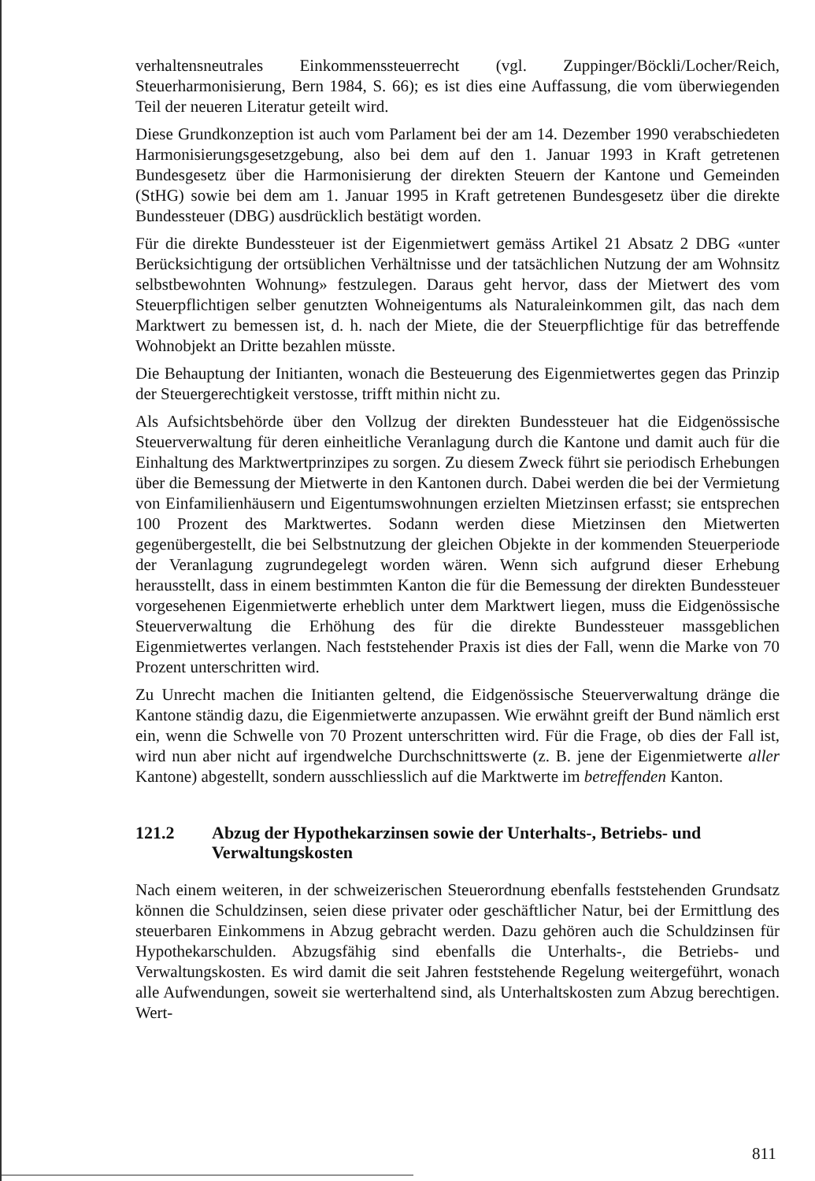verhaltensneutrales Einkommenssteuerrecht (vgl. Zuppinger/Böckli/Locher/Reich, Steuerharmonisierung, Bern 1984, S. 66); es ist dies eine Auffassung, die vom überwiegenden Teil der neueren Literatur geteilt wird.
Diese Grundkonzeption ist auch vom Parlament bei der am 14. Dezember 1990 verabschiedeten Harmonisierungsgesetzgebung, also bei dem auf den 1. Januar 1993 in Kraft getretenen Bundesgesetz über die Harmonisierung der direkten Steuern der Kantone und Gemeinden (StHG) sowie bei dem am 1. Januar 1995 in Kraft getretenen Bundesgesetz über die direkte Bundessteuer (DBG) ausdrücklich bestätigt worden.
Für die direkte Bundessteuer ist der Eigenmietwert gemäss Artikel 21 Absatz 2 DBG «unter Berücksichtigung der ortsüblichen Verhältnisse und der tatsächlichen Nutzung der am Wohnsitz selbstbewohnten Wohnung» festzulegen. Daraus geht hervor, dass der Mietwert des vom Steuerpflichtigen selber genutzten Wohneigentums als Naturaleinkommen gilt, das nach dem Marktwert zu bemessen ist, d. h. nach der Miete, die der Steuerpflichtige für das betreffende Wohnobjekt an Dritte bezahlen müsste.
Die Behauptung der Initianten, wonach die Besteuerung des Eigenmietwertes gegen das Prinzip der Steuergerechtigkeit verstosse, trifft mithin nicht zu.
Als Aufsichtsbehörde über den Vollzug der direkten Bundessteuer hat die Eidgenössische Steuerverwaltung für deren einheitliche Veranlagung durch die Kantone und damit auch für die Einhaltung des Marktwertprinzipes zu sorgen. Zu diesem Zweck führt sie periodisch Erhebungen über die Bemessung der Mietwerte in den Kantonen durch. Dabei werden die bei der Vermietung von Einfamilienhäusern und Eigentumswohnungen erzielten Mietzinsen erfasst; sie entsprechen 100 Prozent des Marktwertes. Sodann werden diese Mietzinsen den Mietwerten gegenübergestellt, die bei Selbstnutzung der gleichen Objekte in der kommenden Steuerperiode der Veranlagung zugrundegelegt worden wären. Wenn sich aufgrund dieser Erhebung herausstellt, dass in einem bestimmten Kanton die für die Bemessung der direkten Bundessteuer vorgesehenen Eigenmietwerte erheblich unter dem Marktwert liegen, muss die Eidgenössische Steuerverwaltung die Erhöhung des für die direkte Bundessteuer massgeblichen Eigenmietwertes verlangen. Nach feststehender Praxis ist dies der Fall, wenn die Marke von 70 Prozent unterschritten wird.
Zu Unrecht machen die Initianten geltend, die Eidgenössische Steuerverwaltung dränge die Kantone ständig dazu, die Eigenmietwerte anzupassen. Wie erwähnt greift der Bund nämlich erst ein, wenn die Schwelle von 70 Prozent unterschritten wird. Für die Frage, ob dies der Fall ist, wird nun aber nicht auf irgendwelche Durchschnittswerte (z. B. jene der Eigenmietwerte aller Kantone) abgestellt, sondern ausschliesslich auf die Marktwerte im betreffenden Kanton.
121.2 Abzug der Hypothekarzinsen sowie der Unterhalts-, Betriebs- und Verwaltungskosten
Nach einem weiteren, in der schweizerischen Steuerordnung ebenfalls feststehenden Grundsatz können die Schuldzinsen, seien diese privater oder geschäftlicher Natur, bei der Ermittlung des steuerbaren Einkommens in Abzug gebracht werden. Dazu gehören auch die Schuldzinsen für Hypothekarschulden. Abzugsfähig sind ebenfalls die Unterhalts-, die Betriebs- und Verwaltungskosten. Es wird damit die seit Jahren feststehende Regelung weitergeführt, wonach alle Aufwendungen, soweit sie werterhaltend sind, als Unterhaltskosten zum Abzug berechtigen. Wert-
811